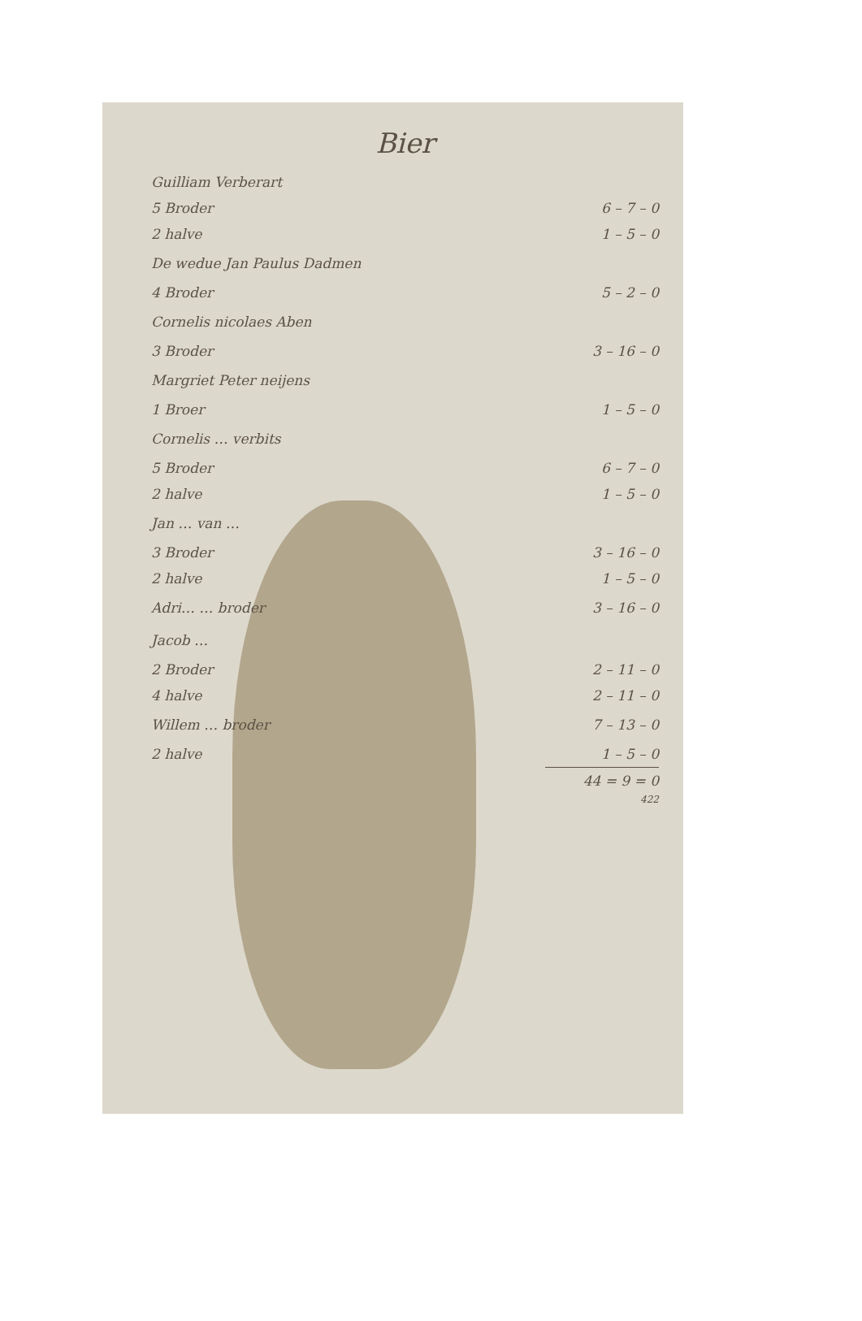Bier
| Guilliam Verberart | |
| 5 Broder | 6 – 7 – 0 |
| 2 halve | 1 – 5 – 0 |
| De wedue Jan Paulus Dadmen | |
| 4 Broder | 5 – 2 – 0 |
| Cornelis nicolaes Aben | |
| 3 Broder | 3 – 16 – 0 |
| Margriet Peter neijens | |
| 1 Broer | 1 – 5 – 0 |
| Cornelis … verbits | |
| 5 Broder | 6 – 7 – 0 |
| 2 halve | 1 – 5 – 0 |
| Jan … van … | |
| 3 Broder | 3 – 16 – 0 |
| 2 halve | 1 – 5 – 0 |
| Adri… … broder | 3 – 16 – 0 |
| Jacob … | |
| 2 Broder | 2 – 11 – 0 |
| 4 halve | 2 – 11 – 0 |
| Willem … broder | 7 – 13 – 0 |
| 2 halve | 1 – 5 – 0 |
| | 44 = 9 = 0 |
422